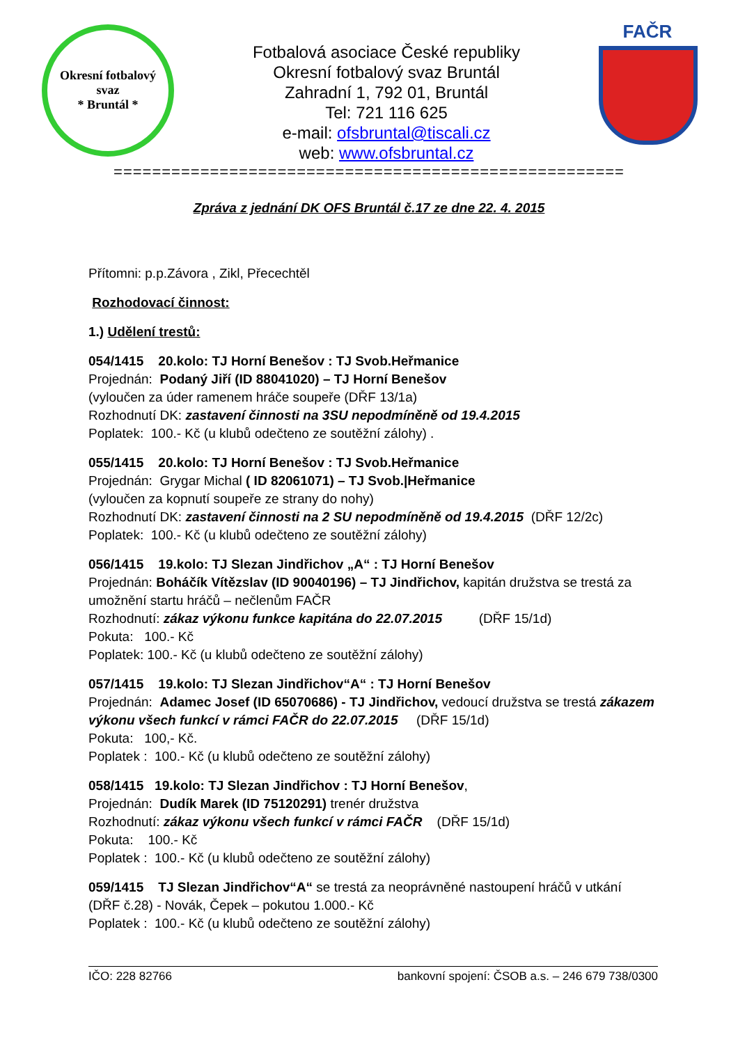Okresní fotbalový svaz
* Bruntál *
Fotbalová asociace České republiky
Okresní fotbalový svaz Bruntál
Zahradní 1, 792 01, Bruntál
Tel: 721 116 625
e-mail: ofsbruntal@tiscali.cz
web: www.ofsbruntal.cz
FAČR
=====================================================
Zpráva z jednání DK OFS Bruntál č.17 ze dne 22. 4. 2015
Přítomni: p.p.Závora , Zikl, Přecechtěl
Rozhodovací činnost:
1.) Udělení trestů:
054/1415 20.kolo: TJ Horní Benešov : TJ Svob.Heřmanice
Projednán: Podaný Jiří (ID 88041020) – TJ Horní Benešov
(vyloučen za úder ramenem hráče soupeře (DŘF 13/1a)
Rozhodnutí DK: zastavení činnosti na 3SU nepodmíněně od 19.4.2015
Poplatek: 100.- Kč (u klubů odečteno ze soutěžní zálohy) .
055/1415 20.kolo: TJ Horní Benešov : TJ Svob.Heřmanice
Projednán: Grygar Michal ( ID 82061071) – TJ Svob.|Heřmanice
(vyloučen za kopnutí soupeře ze strany do nohy)
Rozhodnutí DK: zastavení činnosti na 2 SU nepodmíněně od 19.4.2015 (DŘF 12/2c)
Poplatek: 100.- Kč (u klubů odečteno ze soutěžní zálohy)
056/1415 19.kolo: TJ Slezan Jindřichov „A“ : TJ Horní Benešov
Projednán: Boháčík Vítězslav (ID 90040196) – TJ Jindřichov, kapitán družstva se trestá za umožnění startu hráčů – nečlenům FAČR
Rozhodnutí: zákaz výkonu funkce kapitána do 22.07.2015 (DŘF 15/1d)
Pokuta: 100.- Kč
Poplatek: 100.- Kč (u klubů odečteno ze soutěžní zálohy)
057/1415 19.kolo: TJ Slezan Jindřichov“A“ : TJ Horní Benešov
Projednán: Adamec Josef (ID 65070686) - TJ Jindřichov, vedoucí družstva se trestá zákazem výkonu všech funkcí v rámci FAČR do 22.07.2015 (DŘF 15/1d)
Pokuta: 100,- Kč.
Poplatek : 100.- Kč (u klubů odečteno ze soutěžní zálohy)
058/1415 19.kolo: TJ Slezan Jindřichov : TJ Horní Benešov,
Projednán: Dudík Marek (ID 75120291) trenér družstva
Rozhodnutí: zákaz výkonu všech funkcí v rámci FAČR (DŘF 15/1d)
Pokuta: 100.- Kč
Poplatek : 100.- Kč (u klubů odečteno ze soutěžní zálohy)
059/1415 TJ Slezan Jindřichov“A“ se trestá za neoprávněné nastoupení hráčů v utkání (DŘF č.28) - Novák, Čepek – pokutou 1.000.- Kč
Poplatek : 100.- Kč (u klubů odečteno ze soutěžní zálohy)
IČO: 228 82766 bankovní spojení: ČSOB a.s. – 246 679 738/0300